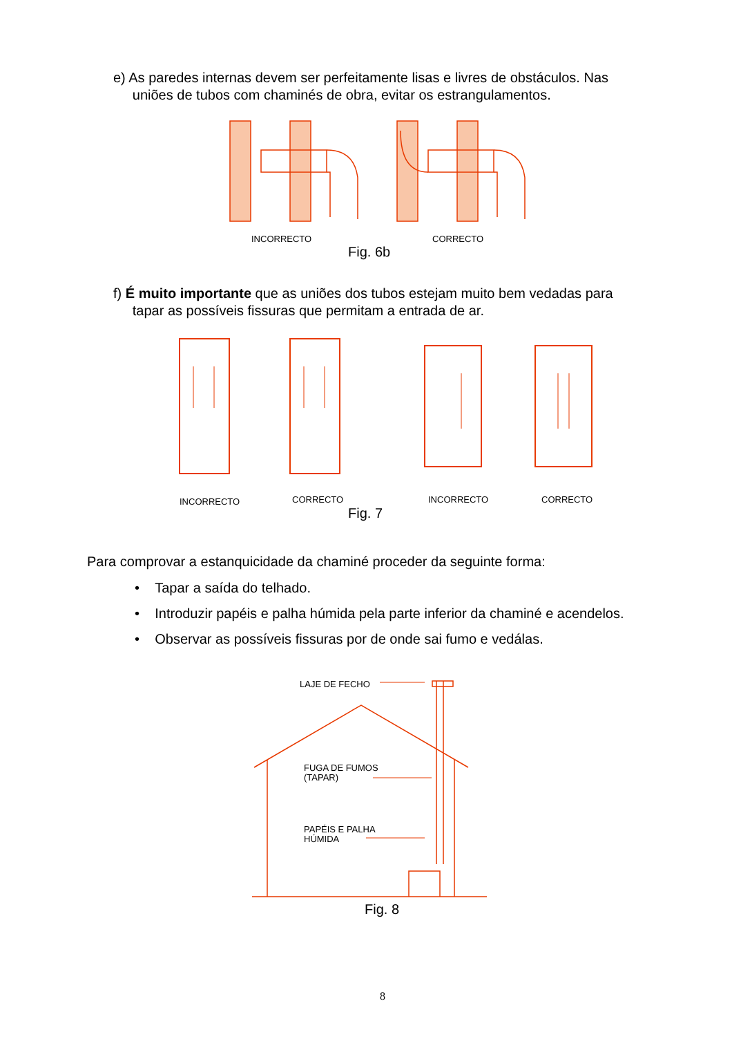e) As paredes internas devem ser perfeitamente lisas e livres de obstáculos. Nas
uniões de tubos com chaminés de obra, evitar os estrangulamentos.
INCORRECTO CORRECTO
Fig. 6b
f) É muito importante que as uniões dos tubos estejam muito bem vedadas para
tapar as possíveis fissuras que permitam a entrada de ar.
INCORRECTO CORRECTO INCORRECTO CORRECTO
Fig. 7
Para comprovar a estanquicidade da chaminé proceder da seguinte forma:
• Tapar a saída do telhado.
• Introduzir papéis e palha húmida pela parte inferior da chaminé e acendelos.
• Observar as possíveis fissuras por de onde sai fumo e vedálas.
LAJE DE FECHO
FUGA DE FUMOS
(TAPAR)
PAPÉIS E PALHA
HÚMIDA
Fig. 8
8